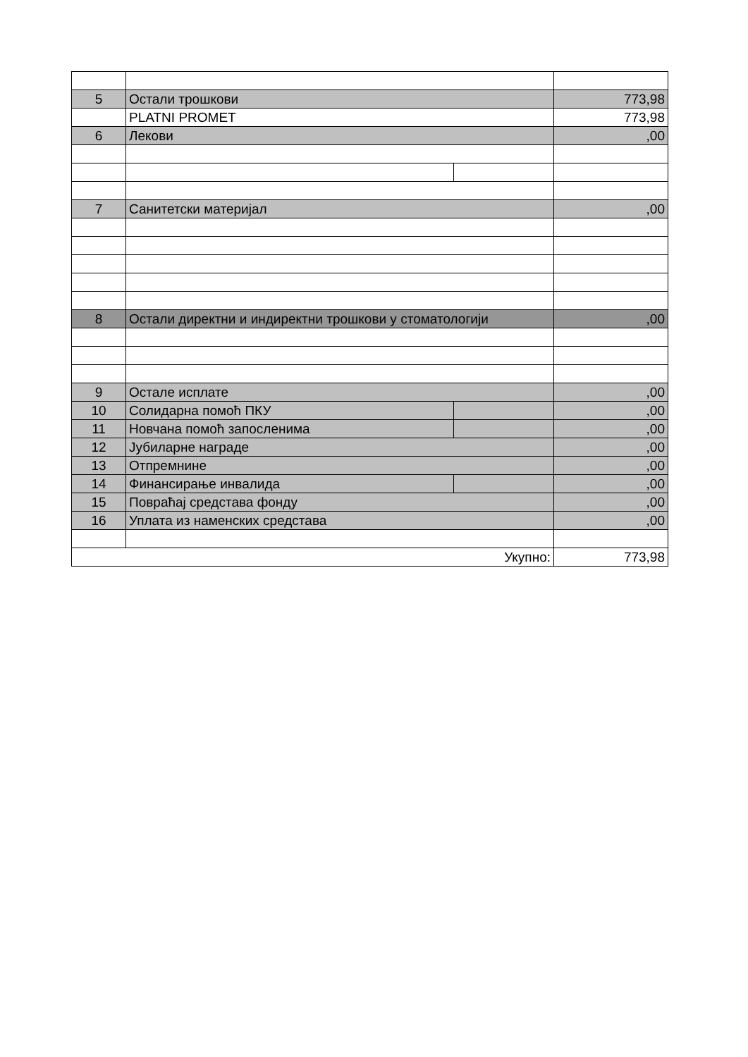| 5 | Остали трошкови | | 773,98 |
| | PLATNI PROMET | | 773,98 |
| 6 | Лекови | | ,00 |
| 7 | Санитетски материјал | | ,00 |
| 8 | Остали директни и индиректни трошкови у стоматологији | | ,00 |
| 9 | Остале исплате | | ,00 |
| 10 | Солидарна помоћ ПКУ | | ,00 |
| 11 | Новчана помоћ запосленима | | ,00 |
| 12 | Јубиларне награде | | ,00 |
| 13 | Отпремнине | | ,00 |
| 14 | Финансирање инвалида | | ,00 |
| 15 | Повраћај средстава фонду | | ,00 |
| 16 | Уплата из наменских средстава | | ,00 |
| Укупно: | | | 773,98 |